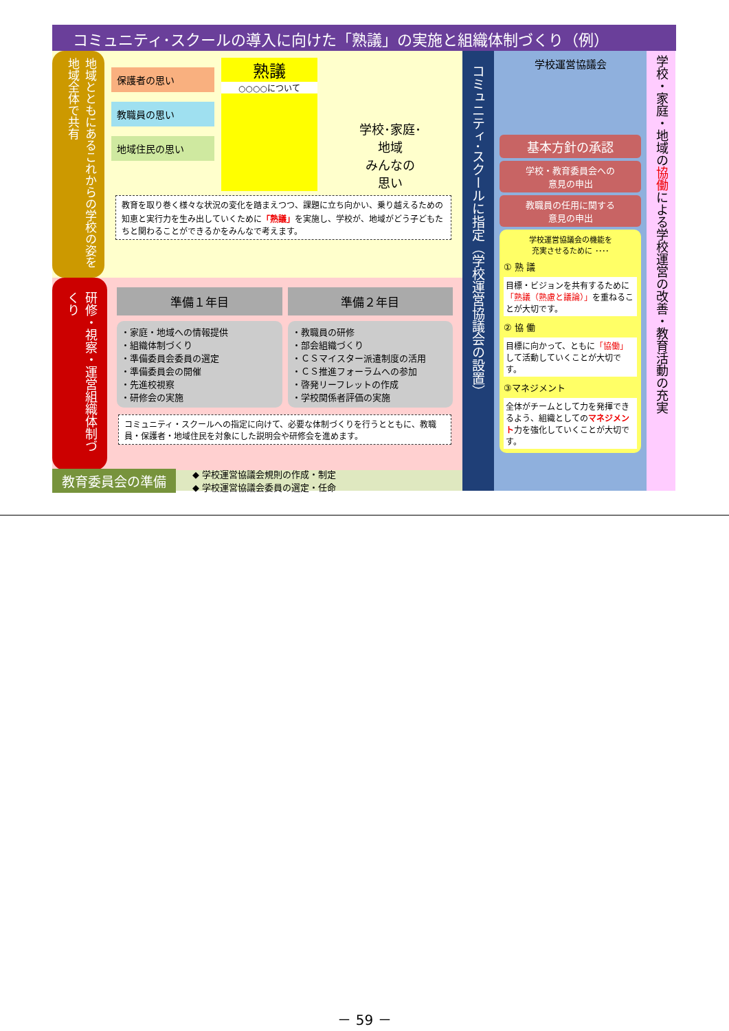コミュニティ･スクールの導入に向けた「熟議」の実施と組織体制づくり（例）
地域とともにあるこれからの学校の姿を地域全体で共有
保護者の思い
教職員の思い
地域住民の思い
熟議
○○○○について
学校･家庭･
地域
みんなの
思い
教育を取り巻く様々な状況の変化を踏まえつつ、課題に立ち向かい、乗り越えるための知恵と実行力を生み出していくために「熟議」を実施し、学校が、地域がどう子どもたちと関わることができるかをみんなで考えます。
研修・視察・運営組織体制づくり
準備１年目 準備２年目
・家庭・地域への情報提供
・組織体制づくり
・準備委員会委員の選定
・準備委員会の開催
・先進校視察
・研修会の実施
・教職員の研修
・部会組織づくり
・ＣＳマイスター派遣制度の活用
・ＣＳ推進フォーラムへの参加
・啓発リーフレットの作成
・学校関係者評価の実施
コミュニティ・スクールへの指定に向けて、必要な体制づくりを行うとともに、教職員・保護者・地域住民を対象にした説明会や研修会を進めます。
教育委員会の準備
◆ 学校運営協議会規則の作成・制定
◆ 学校運営協議会委員の選定・任命
コミュニティ･スクールに指定（学校運営協議会の設置）
学校運営協議会
基本方針の承認
学校・教育委員会への
意見の申出
教職員の任用に関する
意見の申出
学校運営協議会の機能を
充実させるために ････
① 熟 議
目標・ビジョンを共有するために「熟議（熟慮と議論）」を重ねることが大切です。
② 協 働
目標に向かって、ともに「協働」して活動していくことが大切です。
③マネジメント
全体がチームとして力を発揮できるよう、組織としてのマネジメント力を強化していくことが大切です。
学校・家庭・地域の協働による学校運営の改善・教育活動の充実
－ 59 －